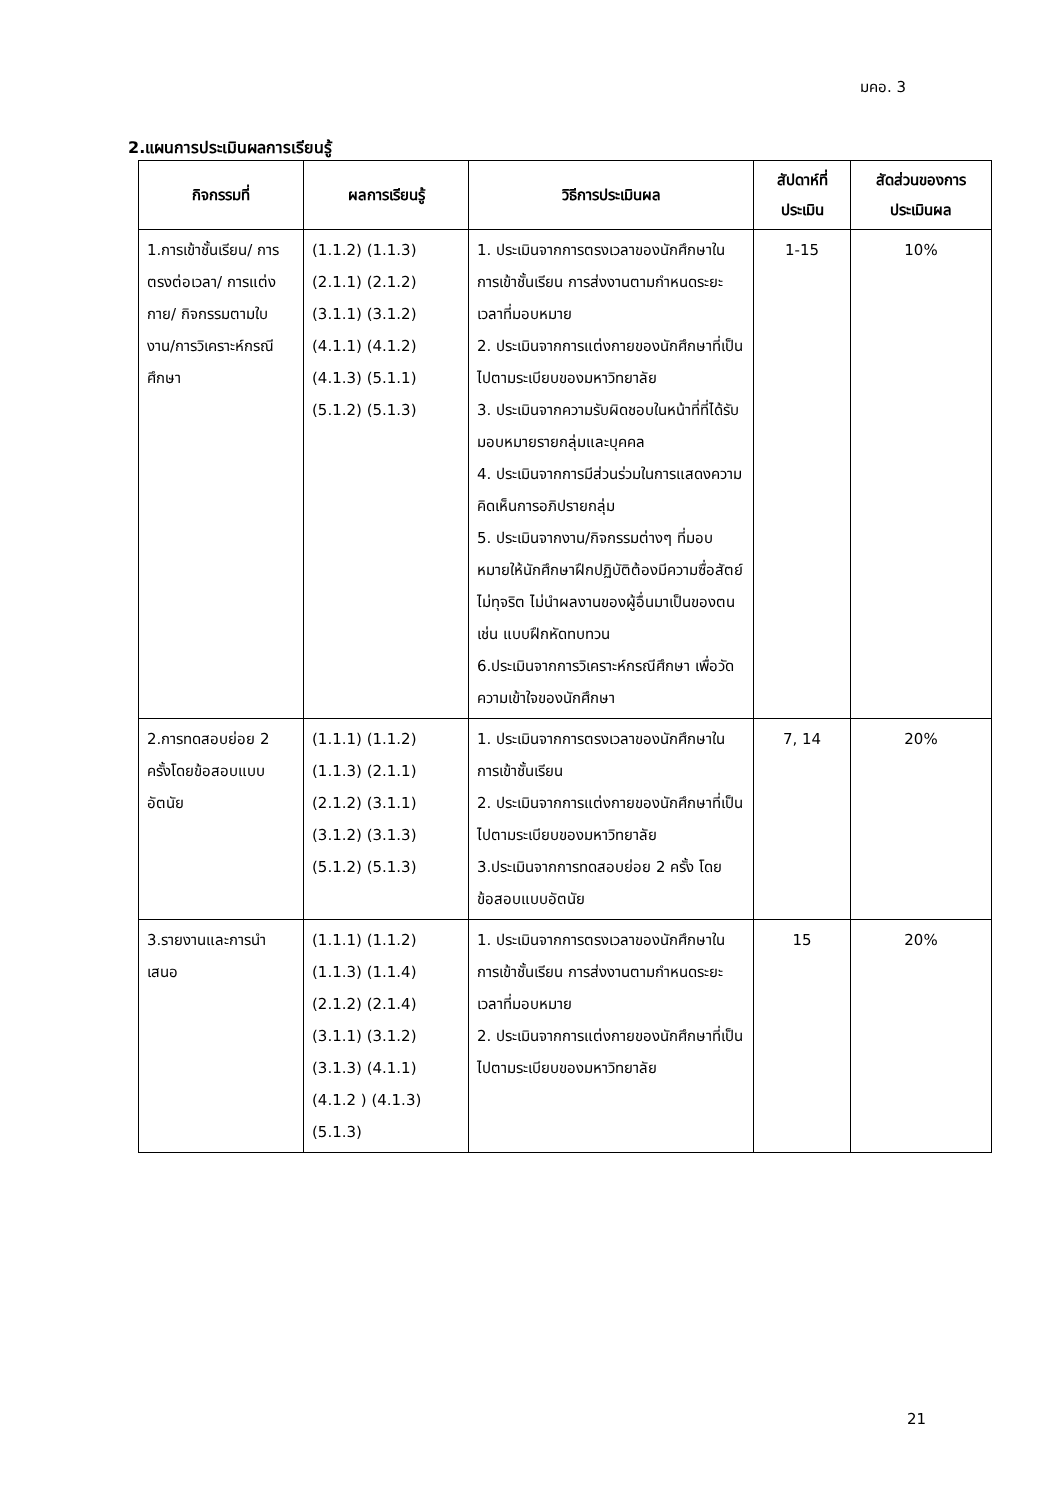มคอ. 3
2.แผนการประเมินผลการเรียนรู้
| กิจกรรมที่ | ผลการเรียนรู้ | วิธีการประเมินผล | สัปดาห์ที่ ประเมิน | สัดส่วนของการ ประเมินผล |
| --- | --- | --- | --- | --- |
| 1.การเข้าชั้นเรียน/ การตรงต่อเวลา/ การแต่งกาย/ กิจกรรมตามใบงาน/การวิเคราะห์กรณีศึกษา | (1.1.2) (1.1.3) (2.1.1) (2.1.2) (3.1.1) (3.1.2) (4.1.1) (4.1.2) (4.1.3) (5.1.1) (5.1.2) (5.1.3) | 1. ประเมินจากการตรงเวลาของนักศึกษาในการเข้าชั้นเรียน การส่งงานตามกำหนดระยะเวลาที่มอบหมาย 2. ประเมินจากการแต่งกายของนักศึกษาที่เป็นไปตามระเบียบของมหาวิทยาลัย 3. ประเมินจากความรับผิดชอบในหน้าที่ที่ได้รับมอบหมายรายกลุ่มและบุคคล 4. ประเมินจากการมีส่วนร่วมในการแสดงความคิดเห็นการอภิปรายกลุ่ม 5. ประเมินจากงาน/กิจกรรมต่างๆ ที่มอบหมายให้นักศึกษาฝึกปฏิบัติต้องมีความซื่อสัตย์ ไม่ทุจริต ไม่นำผลงานของผู้อื่นมาเป็นของตน เช่น แบบฝึกหัดทบทวน 6.ประเมินจากการวิเคราะห์กรณีศึกษา เพื่อวัดความเข้าใจของนักศึกษา | 1-15 | 10% |
| 2.การทดสอบย่อย 2 ครั้งโดยข้อสอบแบบอัตนัย | (1.1.1) (1.1.2) (1.1.3) (2.1.1) (2.1.2) (3.1.1) (3.1.2) (3.1.3) (5.1.2) (5.1.3) | 1. ประเมินจากการตรงเวลาของนักศึกษาในการเข้าชั้นเรียน 2. ประเมินจากการแต่งกายของนักศึกษาที่เป็นไปตามระเบียบของมหาวิทยาลัย 3.ประเมินจากการทดสอบย่อย 2 ครั้ง โดยข้อสอบแบบอัตนัย | 7, 14 | 20% |
| 3.รายงานและการนำเสนอ | (1.1.1) (1.1.2) (1.1.3) (1.1.4) (2.1.2) (2.1.4) (3.1.1) (3.1.2) (3.1.3) (4.1.1) (4.1.2 ) (4.1.3) (5.1.3) | 1. ประเมินจากการตรงเวลาของนักศึกษาในการเข้าชั้นเรียน การส่งงานตามกำหนดระยะเวลาที่มอบหมาย 2. ประเมินจากการแต่งกายของนักศึกษาที่เป็นไปตามระเบียบของมหาวิทยาลัย | 15 | 20% |
21